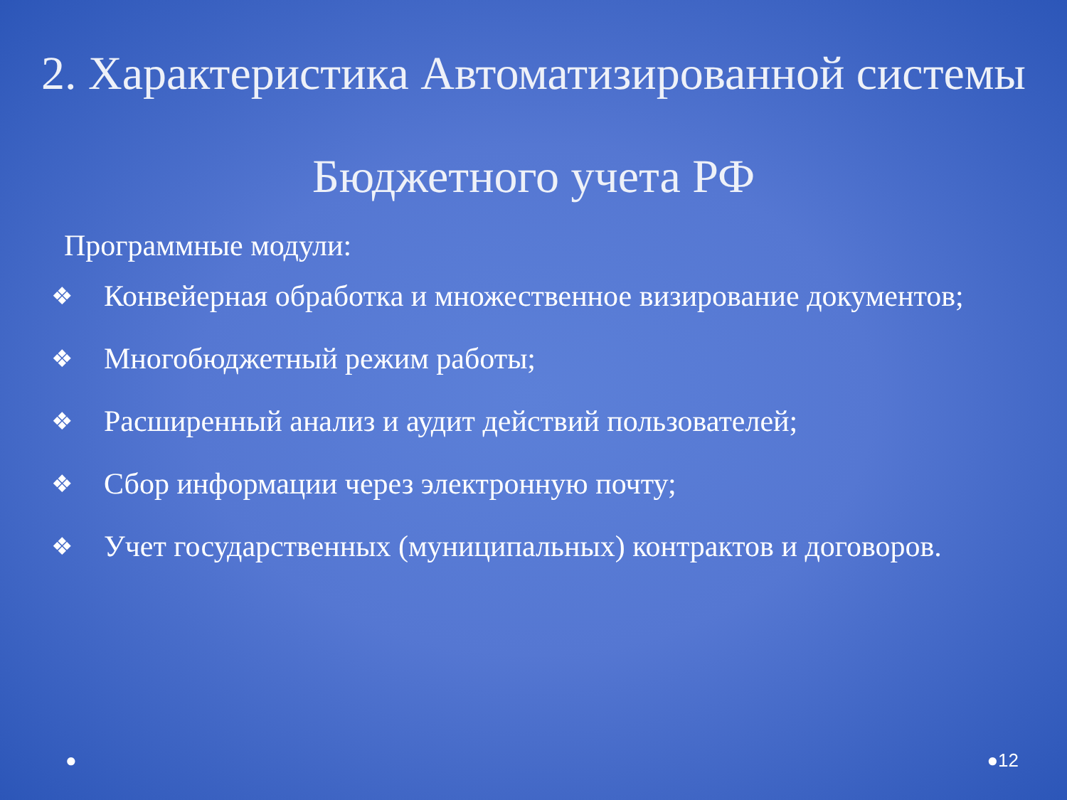2. Характеристика Автоматизированной системы Бюджетного учета РФ
Программные модули:
❖ Конвейерная обработка и множественное визирование документов;
❖ Многобюджетный режим работы;
❖ Расширенный анализ и аудит действий пользователей;
❖ Сбор информации через электронную почту;
❖ Учет государственных (муниципальных) контрактов и договоров.
● ●12